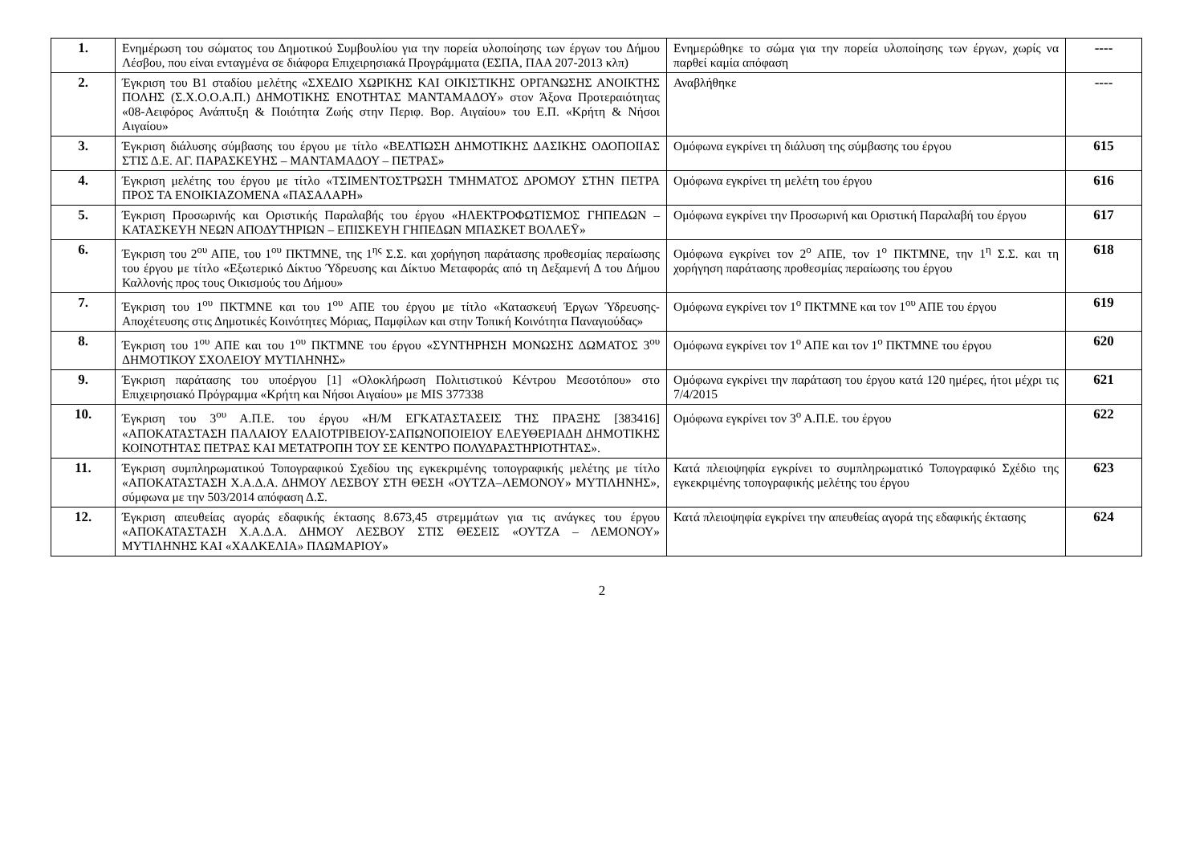| 1. | Ενημέρωση του σώματος του Δημοτικού Συμβουλίου για την πορεία υλοποίησης των έργων του Δήμου Λέσβου, που είναι ενταγμένα σε διάφορα Επιχειρησιακά Προγράμματα (ΕΣΠΑ, ΠΑΑ 207-2013 κλπ) | Ενημερώθηκε το σώμα για την πορεία υλοποίησης των έργων, χωρίς να παρθεί καμία απόφαση | ---- |
| 2. | Έγκριση του Β1 σταδίου μελέτης «ΣΧΕΔΙΟ ΧΩΡΙΚΗΣ ΚΑΙ ΟΙΚΙΣΤΙΚΗΣ ΟΡΓΑΝΩΣΗΣ ΑΝΟΙΚΤΗΣ ΠΟΛΗΣ (Σ.Χ.Ο.Ο.Α.Π.) ΔΗΜΟΤΙΚΗΣ ΕΝΟΤΗΤΑΣ ΜΑΝΤΑΜΑΔΟΥ» στον Άξονα Προτεραιότητας «08-Αειφόρος Ανάπτυξη & Ποιότητα Ζωής στην Περιφ. Βορ. Αιγαίου» του Ε.Π. «Κρήτη & Νήσοι Αιγαίου» | Αναβλήθηκε | ---- |
| 3. | Έγκριση διάλυσης σύμβασης του έργου με τίτλο «ΒΕΛΤΙΩΣΗ ΔΗΜΟΤΙΚΗΣ ΔΑΣΙΚΗΣ ΟΔΟΠΟΙΙΑΣ ΣΤΙΣ Δ.Ε. ΑΓ. ΠΑΡΑΣΚΕΥΗΣ – ΜΑΝΤΑΜΑΔΟΥ – ΠΕΤΡΑΣ» | Ομόφωνα εγκρίνει τη διάλυση της σύμβασης του έργου | 615 |
| 4. | Έγκριση μελέτης του έργου με τίτλο «ΤΣΙΜΕΝΤΟΣΤΡΩΣΗ ΤΜΗΜΑΤΟΣ ΔΡΟΜΟΥ ΣΤΗΝ ΠΕΤΡΑ ΠΡΟΣ ΤΑ ΕΝΟΙΚΙΑΖΟΜΕΝΑ «ΠΑΣΑΛΑΡΗ» | Ομόφωνα εγκρίνει τη μελέτη του έργου | 616 |
| 5. | Έγκριση Προσωρινής και Οριστικής Παραλαβής του έργου «ΗΛΕΚΤΡΟΦΩΤΙΣΜΟΣ ΓΗΠΕΔΩΝ – ΚΑΤΑΣΚΕΥΗ ΝΕΩΝ ΑΠΟΔΥΤΗΡΙΩΝ – ΕΠΙΣΚΕΥΗ ΓΗΠΕΔΩΝ ΜΠΑΣΚΕΤ ΒΟΛΛΕΫ» | Ομόφωνα εγκρίνει την Προσωρινή και Οριστική Παραλαβή του έργου | 617 |
| 6. | Έγκριση του 2<sup>ου</sup> ΑΠΕ, του 1<sup>ου</sup> ΠΚΤΜΝΕ, της 1<sup>ης</sup> Σ.Σ. και χορήγηση παράτασης προθεσμίας περαίωσης του έργου με τίτλο «Εξωτερικό Δίκτυο Ύδρευσης και Δίκτυο Μεταφοράς από τη Δεξαμενή Δ του Δήμου Καλλονής προς τους Οικισμούς του Δήμου» | Ομόφωνα εγκρίνει τον 2<sup>ο</sup> ΑΠΕ, τον 1<sup>ο</sup> ΠΚΤΜΝΕ, την 1<sup>η</sup> Σ.Σ. και τη χορήγηση παράτασης προθεσμίας περαίωσης του έργου | 618 |
| 7. | Έγκριση του 1<sup>ου</sup> ΠΚΤΜΝΕ και του 1<sup>ου</sup> ΑΠΕ του έργου με τίτλο «Κατασκευή Έργων Ύδρευσης-Αποχέτευσης στις Δημοτικές Κοινότητες Μόριας, Παμφίλων και στην Τοπική Κοινότητα Παναγιούδας» | Ομόφωνα εγκρίνει τον 1<sup>ο</sup> ΠΚΤΜΝΕ και τον 1<sup>ου</sup> ΑΠΕ του έργου | 619 |
| 8. | Έγκριση του 1<sup>ου</sup> ΑΠΕ και του 1<sup>ου</sup> ΠΚΤΜΝΕ του έργου «ΣΥΝΤΗΡΗΣΗ ΜΟΝΩΣΗΣ ΔΩΜΑΤΟΣ 3<sup>ου</sup> ΔΗΜΟΤΙΚΟΥ ΣΧΟΛΕΙΟΥ ΜΥΤΙΛΗΝΗΣ» | Ομόφωνα εγκρίνει τον 1<sup>ο</sup> ΑΠΕ και τον 1<sup>ο</sup> ΠΚΤΜΝΕ του έργου | 620 |
| 9. | Έγκριση παράτασης του υποέργου [1] «Ολοκλήρωση Πολιτιστικού Κέντρου Μεσοτόπου» στο Επιχειρησιακό Πρόγραμμα «Κρήτη και Νήσοι Αιγαίου» με MIS 377338 | Ομόφωνα εγκρίνει την παράταση του έργου κατά 120 ημέρες, ήτοι μέχρι τις 7/4/2015 | 621 |
| 10. | Έγκριση του 3<sup>ου</sup> Α.Π.Ε. του έργου «Η/Μ ΕΓΚΑΤΑΣΤΑΣΕΙΣ ΤΗΣ ΠΡΑΞΗΣ [383416] «ΑΠΟΚΑΤΑΣΤΑΣΗ ΠΑΛΑΙΟΥ ΕΛΑΙΟΤΡΙΒΕΙΟΥ-ΣΑΠΩΝΟΠΟΙΕΙΟΥ ΕΛΕΥΘΕΡΙΑΔΗ ΔΗΜΟΤΙΚΗΣ ΚΟΙΝΟΤΗΤΑΣ ΠΕΤΡΑΣ ΚΑΙ ΜΕΤΑΤΡΟΠΗ ΤΟΥ ΣΕ ΚΕΝΤΡΟ ΠΟΛΥΔΡΑΣΤΗΡΙΟΤΗΤΑΣ». | Ομόφωνα εγκρίνει τον 3<sup>ο</sup> Α.Π.Ε. του έργου | 622 |
| 11. | Έγκριση συμπληρωματικού Τοπογραφικού Σχεδίου της εγκεκριμένης τοπογραφικής μελέτης με τίτλο «ΑΠΟΚΑΤΑΣΤΑΣΗ Χ.Α.Δ.Α. ΔΗΜΟΥ ΛΕΣΒΟΥ ΣΤΗ ΘΕΣΗ «ΟΥΤΖΑ–ΛΕΜΟΝΟΥ» ΜΥΤΙΛΗΝΗΣ», σύμφωνα με την 503/2014 απόφαση Δ.Σ. | Κατά πλειοψηφία εγκρίνει το συμπληρωματικό Τοπογραφικό Σχέδιο της εγκεκριμένης τοπογραφικής μελέτης του έργου | 623 |
| 12. | Έγκριση απευθείας αγοράς εδαφικής έκτασης 8.673,45 στρεμμάτων για τις ανάγκες του έργου «ΑΠΟΚΑΤΑΣΤΑΣΗ Χ.Α.Δ.Α. ΔΗΜΟΥ ΛΕΣΒΟΥ ΣΤΙΣ ΘΕΣΕΙΣ «ΟΥΤΖΑ – ΛΕΜΟΝΟΥ» ΜΥΤΙΛΗΝΗΣ ΚΑΙ «ΧΑΛΚΕΛΙΑ» ΠΛΩΜΑΡΙΟΥ» | Κατά πλειοψηφία εγκρίνει την απευθείας αγορά της εδαφικής έκτασης | 624 |
2